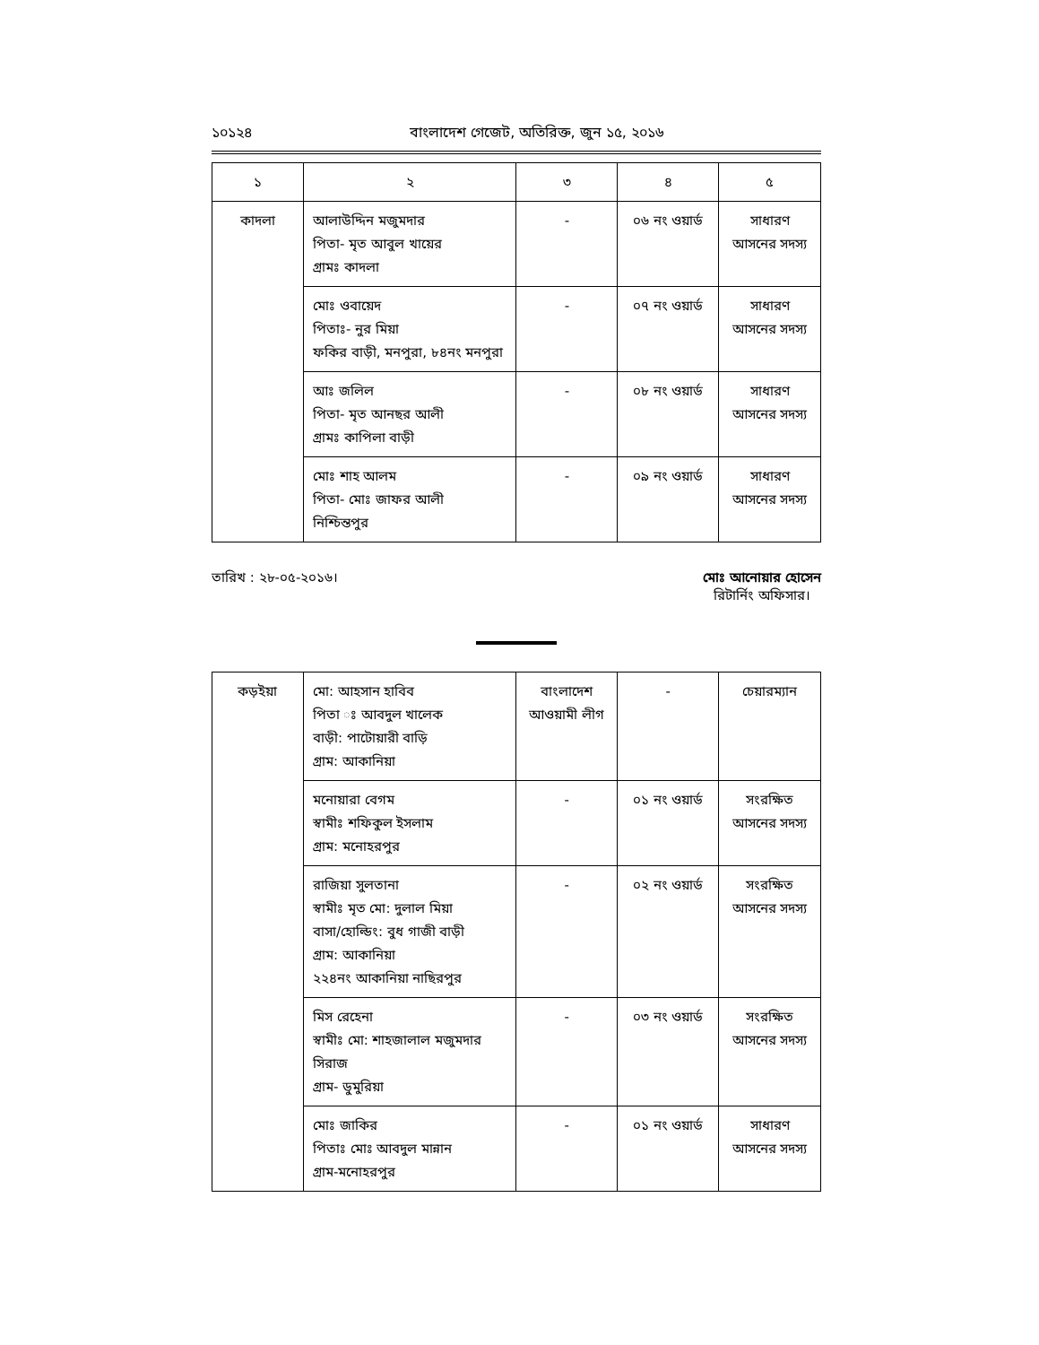১০১২৪ বাংলাদেশ গেজেট, অতিরিক্ত, জুন ১৫, ২০১৬
| ১ | ২ | ৩ | ৪ | ৫ |
| --- | --- | --- | --- | --- |
| কাদলা | আলাউদ্দিন মজুমদার পিতা- মৃত আবুল খায়ের গ্রামঃ কাদলা | - | ০৬ নং ওয়ার্ড | সাধারণ আসনের সদস্য |
| | মোঃ ওবায়েদ পিতাঃ- নুর মিয়া ফকির বাড়ী, মনপুরা, ৮৪নং মনপুরা | - | ০৭ নং ওয়ার্ড | সাধারণ আসনের সদস্য |
| | আঃ জলিল পিতা- মৃত আনছর আলী গ্রামঃ কাপিলা বাড়ী | - | ০৮ নং ওয়ার্ড | সাধারণ আসনের সদস্য |
| | মোঃ শাহ আলম পিতা- মোঃ জাফর আলী নিশ্চিন্তপুর | - | ০৯ নং ওয়ার্ড | সাধারণ আসনের সদস্য |
তারিখ : ২৮-০৫-২০১৬। মোঃ আনোয়ার হোসেন
রিটার্নিং অফিসার।
| কড়ইয়া | মো: আহসান হাবিব পিতা ঃ আবদুল খালেক বাড়ী: পাটোয়ারী বাড়ি গ্রাম: আকানিয়া | বাংলাদেশ আওয়ামী লীগ | - | চেয়ারম্যান |
| | মনোয়ারা বেগম স্বামীঃ শফিকুল ইসলাম গ্রাম: মনোহরপুর | - | ০১ নং ওয়ার্ড | সংরক্ষিত আসনের সদস্য |
| | রাজিয়া সুলতানা স্বামীঃ মৃত মো: দুলাল মিয়া বাসা/হোল্ডিং: বুধ গাজী বাড়ী গ্রাম: আকানিয়া ২২৪নং আকানিয়া নাছিরপুর | - | ০২ নং ওয়ার্ড | সংরক্ষিত আসনের সদস্য |
| | মিস রেহেনা স্বামীঃ মো: শাহজালাল মজুমদার সিরাজ গ্রাম- ডুমুরিয়া | - | ০৩ নং ওয়ার্ড | সংরক্ষিত আসনের সদস্য |
| | মোঃ জাকির পিতাঃ মোঃ আবদুল মান্নান গ্রাম-মনোহরপুর | - | ০১ নং ওয়ার্ড | সাধারণ আসনের সদস্য |